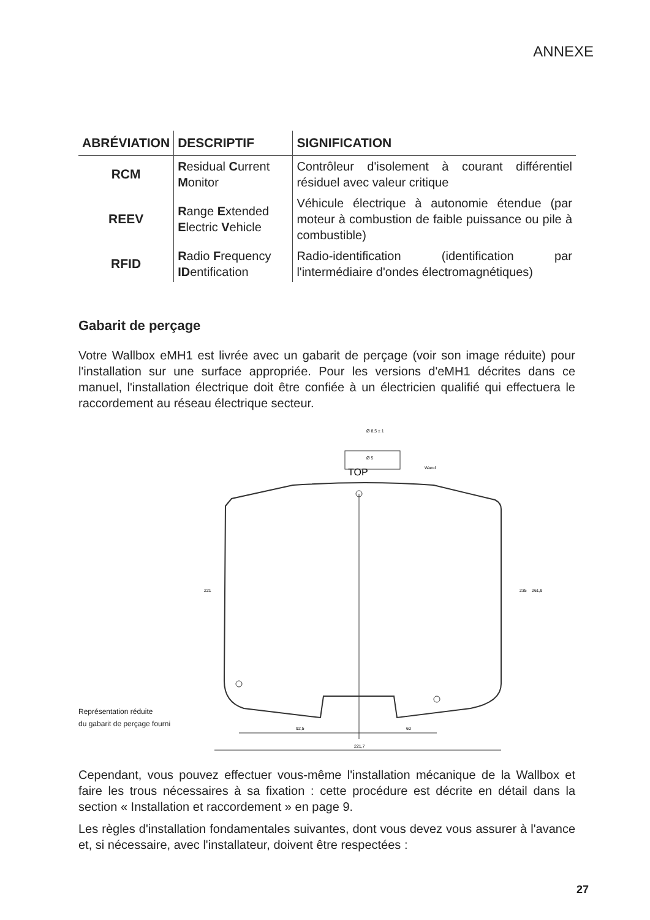ANNEXE
| ABRÉVIATION | DESCRIPTIF | SIGNIFICATION |
| --- | --- | --- |
| RCM | R esidual C urrent M onitor | Contrôleur d'isolement à courant différentiel résiduel avec valeur critique |
| REEV | R ange E xtended E lectric V ehicle | Véhicule électrique à autonomie étendue (par moteur à combustion de faible puissance ou pile à combustible) |
| RFID | R adio F requency ID entification | Radio-identification (identification par l'intermédiaire d'ondes électromagnétiques) |
Gabarit de perçage
Votre Wallbox eMH1 est livrée avec un gabarit de perçage (voir son image réduite) pour l'installation sur une surface appropriée. Pour les versions d'eMH1 décrites dans ce manuel, l'installation électrique doit être confiée à un électricien qualifié qui effectuera le raccordement au réseau électrique secteur.
Représentation réduite
du gabarit de perçage fourni
TOP
Ø 8,5 ± 1
Ø 5
Wand
92,5
60
221,7
221
235
261,9
Cependant, vous pouvez effectuer vous-même l'installation mécanique de la Wallbox et faire les trous nécessaires à sa fixation : cette procédure est décrite en détail dans la section « Installation et raccordement » en page 9.
Les règles d'installation fondamentales suivantes, dont vous devez vous assurer à l'avance et, si nécessaire, avec l'installateur, doivent être respectées :
27